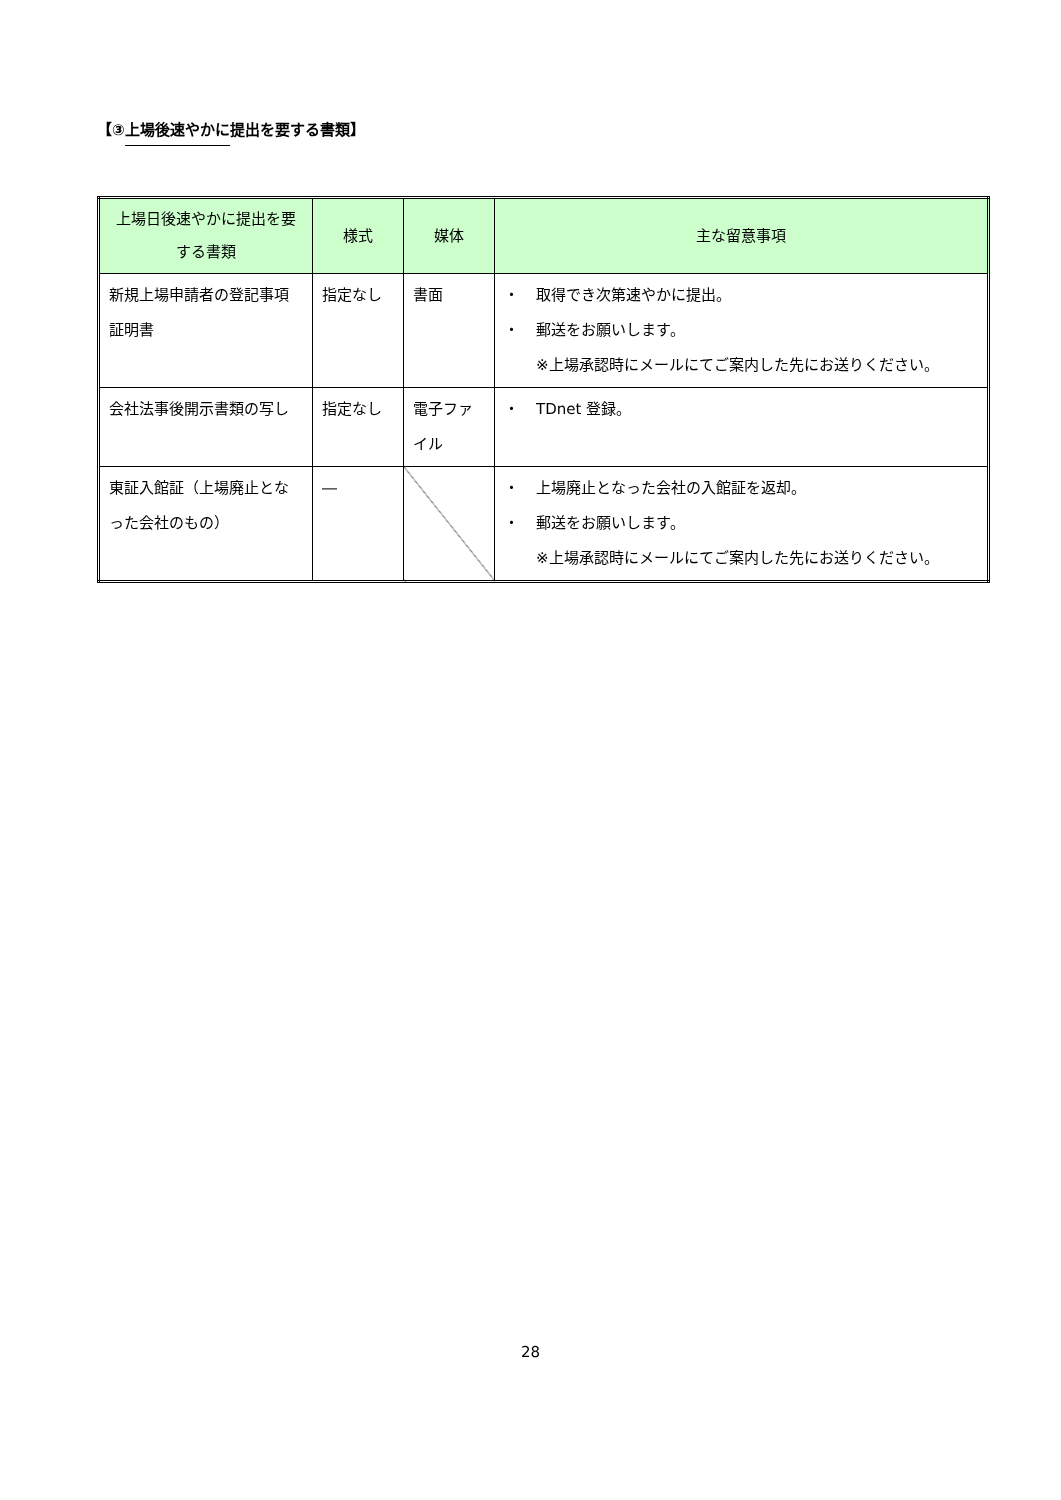【③上場後速やかに提出を要する書類】
| 上場日後速やかに提出を要する書類 | 様式 | 媒体 | 主な留意事項 |
| --- | --- | --- | --- |
| 新規上場申請者の登記事項証明書 | 指定なし | 書面 | ・ 取得でき次第速やかに提出。 ・ 郵送をお願いします。 ※上場承認時にメールにてご案内した先にお送りください。 |
| 会社法事後開示書類の写し | 指定なし | 電子ファイル | ・ TDnet 登録。 |
| 東証入館証（上場廃止となった会社のもの） | ― | | ・ 上場廃止となった会社の入館証を返却。 ・ 郵送をお願いします。 ※上場承認時にメールにてご案内した先にお送りください。 |
28